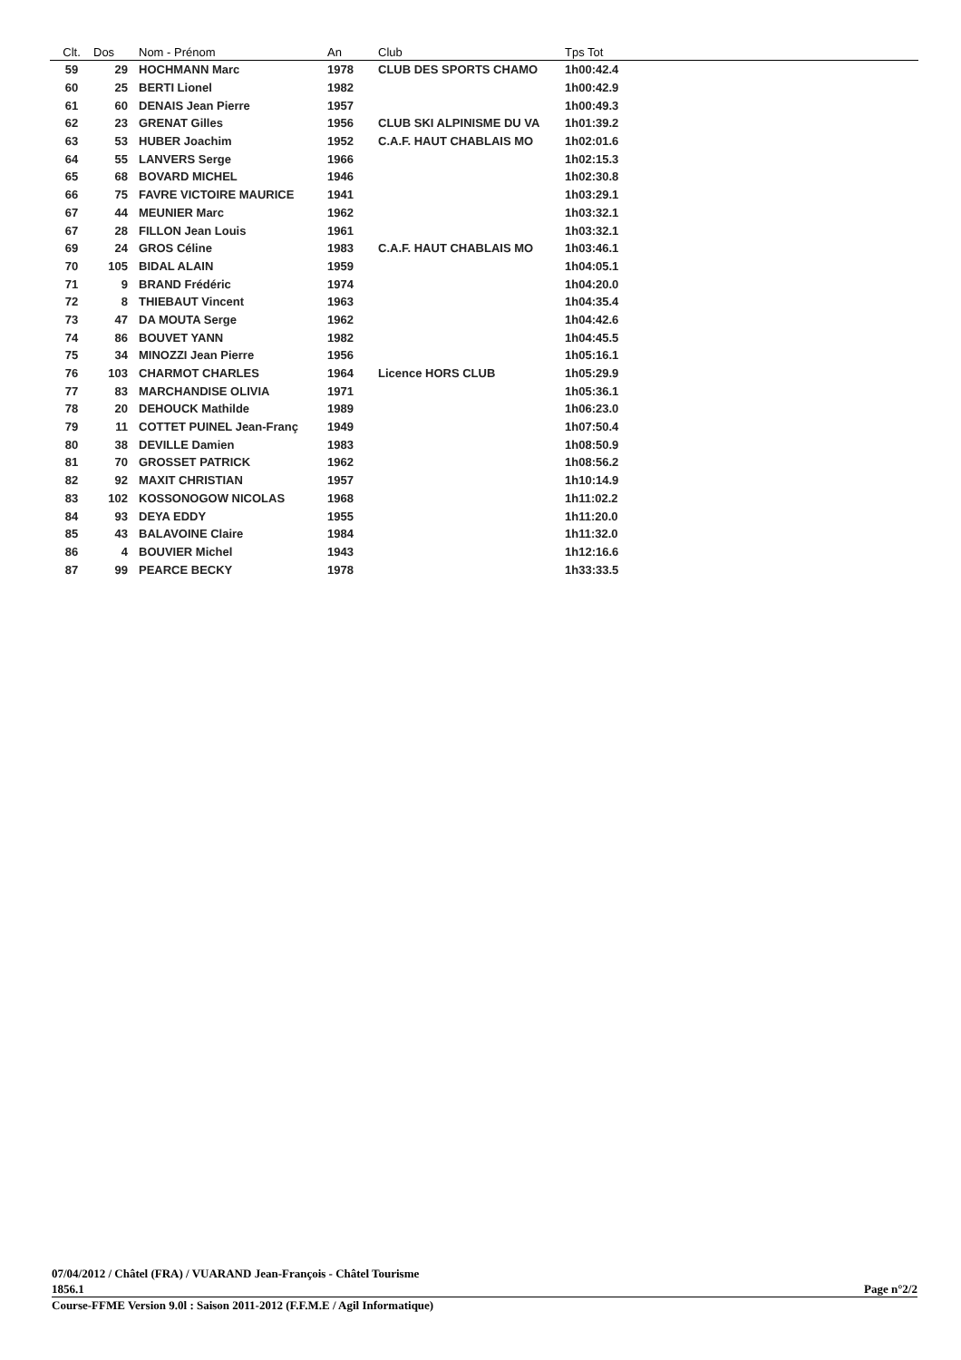| Clt. | Dos | Nom - Prénom | An | Club | Tps Tot |
| --- | --- | --- | --- | --- | --- |
| 59 | 29 | HOCHMANN Marc | 1978 | CLUB DES SPORTS CHAMO | 1h00:42.4 |
| 60 | 25 | BERTI Lionel | 1982 | | 1h00:42.9 |
| 61 | 60 | DENAIS Jean Pierre | 1957 | | 1h00:49.3 |
| 62 | 23 | GRENAT Gilles | 1956 | CLUB SKI ALPINISME DU VA | 1h01:39.2 |
| 63 | 53 | HUBER Joachim | 1952 | C.A.F. HAUT CHABLAIS MO | 1h02:01.6 |
| 64 | 55 | LANVERS Serge | 1966 | | 1h02:15.3 |
| 65 | 68 | BOVARD MICHEL | 1946 | | 1h02:30.8 |
| 66 | 75 | FAVRE VICTOIRE MAURICE | 1941 | | 1h03:29.1 |
| 67 | 44 | MEUNIER Marc | 1962 | | 1h03:32.1 |
| 67 | 28 | FILLON Jean Louis | 1961 | | 1h03:32.1 |
| 69 | 24 | GROS Céline | 1983 | C.A.F. HAUT CHABLAIS MO | 1h03:46.1 |
| 70 | 105 | BIDAL ALAIN | 1959 | | 1h04:05.1 |
| 71 | 9 | BRAND Frédéric | 1974 | | 1h04:20.0 |
| 72 | 8 | THIEBAUT Vincent | 1963 | | 1h04:35.4 |
| 73 | 47 | DA MOUTA Serge | 1962 | | 1h04:42.6 |
| 74 | 86 | BOUVET YANN | 1982 | | 1h04:45.5 |
| 75 | 34 | MINOZZI Jean Pierre | 1956 | | 1h05:16.1 |
| 76 | 103 | CHARMOT CHARLES | 1964 | Licence HORS CLUB | 1h05:29.9 |
| 77 | 83 | MARCHANDISE OLIVIA | 1971 | | 1h05:36.1 |
| 78 | 20 | DEHOUCK Mathilde | 1989 | | 1h06:23.0 |
| 79 | 11 | COTTET PUINEL Jean-Franç | 1949 | | 1h07:50.4 |
| 80 | 38 | DEVILLE Damien | 1983 | | 1h08:50.9 |
| 81 | 70 | GROSSET PATRICK | 1962 | | 1h08:56.2 |
| 82 | 92 | MAXIT CHRISTIAN | 1957 | | 1h10:14.9 |
| 83 | 102 | KOSSONOGOW NICOLAS | 1968 | | 1h11:02.2 |
| 84 | 93 | DEYA EDDY | 1955 | | 1h11:20.0 |
| 85 | 43 | BALAVOINE Claire | 1984 | | 1h11:32.0 |
| 86 | 4 | BOUVIER Michel | 1943 | | 1h12:16.6 |
| 87 | 99 | PEARCE BECKY | 1978 | | 1h33:33.5 |
07/04/2012 / Châtel (FRA) / VUARAND Jean-François - Châtel Tourisme
1856.1 Page n°2/2
Course-FFME Version 9.0l : Saison 2011-2012 (F.F.M.E / Agil Informatique)